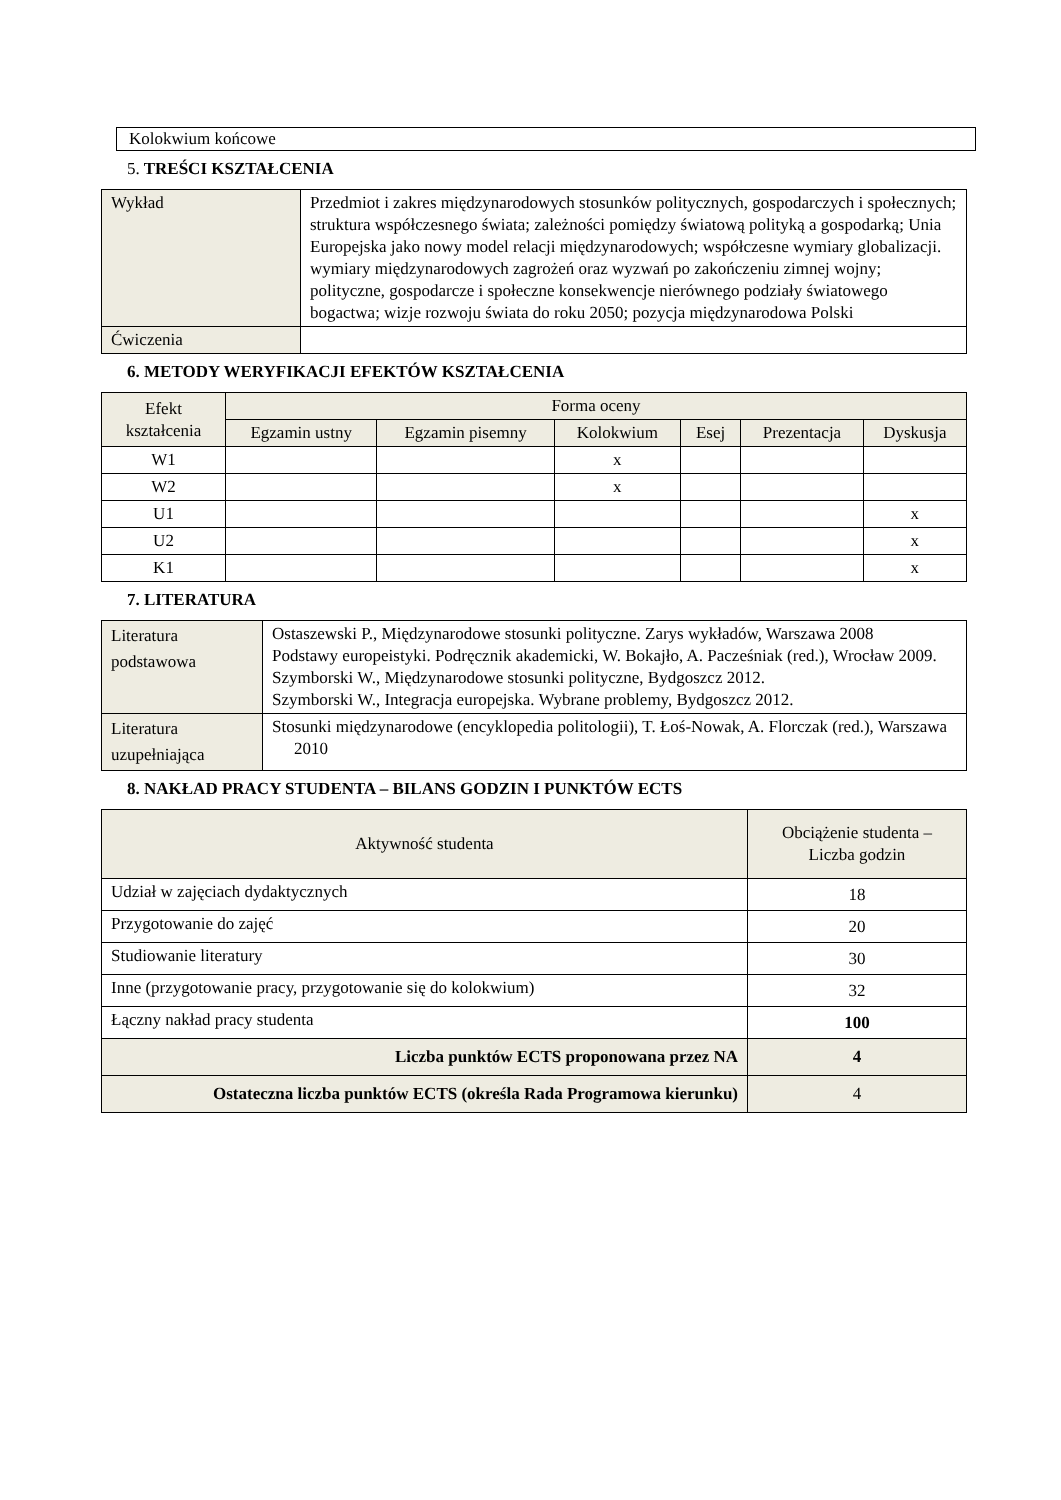Kolokwium końcowe
5. TREŚCI KSZTAŁCENIA
| Wykład | Przedmiot i zakres międzynarodowych stosunków politycznych, gospodarczych i społecznych; struktura współczesnego świata; zależności pomiędzy światową polityką a gospodarką; Unia Europejska jako nowy model relacji międzynarodowych; współczesne wymiary globalizacji. wymiary międzynarodowych zagrożeń oraz wyzwań po zakończeniu zimnej wojny; polityczne, gospodarcze i społeczne konsekwencje nierównego podziały światowego bogactwa; wizje rozwoju świata do roku 2050; pozycja międzynarodowa Polski |
| Ćwiczenia | |
6. METODY WERYFIKACJI EFEKTÓW KSZTAŁCENIA
| Efekt kształcenia | Forma oceny | | | | | |
| --- | --- | --- | --- | --- | --- | --- |
| | Egzamin ustny | Egzamin pisemny | Kolokwium | Esej | Prezentacja | Dyskusja |
| W1 | | | x | | | |
| W2 | | | x | | | |
| U1 | | | | | | x |
| U2 | | | | | | x |
| K1 | | | | | | x |
7. LITERATURA
| Literatura podstawowa | Ostaszewski P., Międzynarodowe stosunki polityczne. Zarys wykładów, Warszawa 2008 Podstawy europeistyki. Podręcznik akademicki, W. Bokajło, A. Pacześniak (red.), Wrocław 2009. Szymborski W., Międzynarodowe stosunki polityczne, Bydgoszcz 2012. Szymborski W., Integracja europejska. Wybrane problemy, Bydgoszcz 2012. |
| Literatura uzupełniająca | Stosunki międzynarodowe (encyklopedia politologii), T. Łoś-Nowak, A. Florczak (red.), Warszawa 2010 |
8. NAKŁAD PRACY STUDENTA – BILANS GODZIN I PUNKTÓW ECTS
| Aktywność studenta | Obciążenie studenta – Liczba godzin |
| --- | --- |
| Udział w zajęciach dydaktycznych | 18 |
| Przygotowanie do zajęć | 20 |
| Studiowanie literatury | 30 |
| Inne (przygotowanie pracy, przygotowanie się do kolokwium) | 32 |
| Łączny nakład pracy studenta | 100 |
| Liczba punktów ECTS proponowana przez NA | 4 |
| Ostateczna liczba punktów ECTS (określa Rada Programowa kierunku) | 4 |